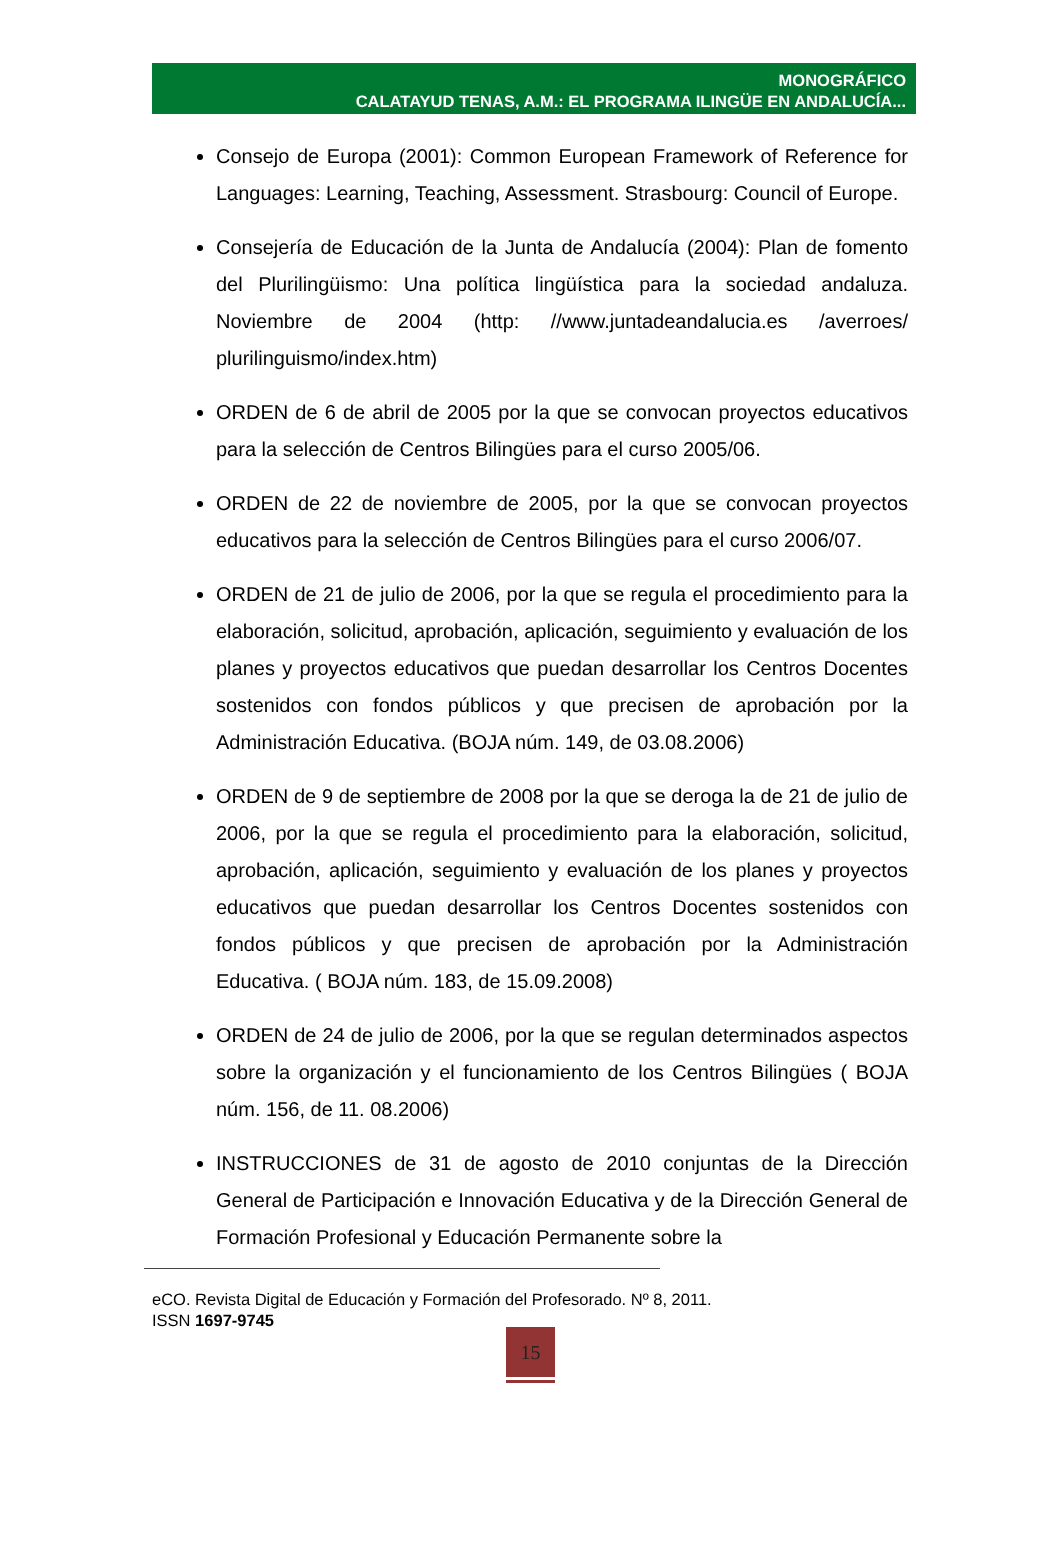MONOGRÁFICO
CALATAYUD TENAS, A.M.: EL PROGRAMA ILINGÜE EN ANDALUCÍA...
Consejo de Europa (2001): Common European Framework of Reference for Languages: Learning, Teaching, Assessment. Strasbourg: Council of Europe.
Consejería de Educación de la Junta de Andalucía (2004): Plan de fomento del Plurilingüismo: Una política lingüística para la sociedad andaluza. Noviembre de 2004 (http: //www.juntadeandalucia.es /averroes/ plurilinguismo/index.htm)
ORDEN de 6 de abril de 2005 por la que se convocan proyectos educativos para la selección de Centros Bilingües para el curso 2005/06.
ORDEN de 22 de noviembre de 2005, por la que se convocan proyectos educativos para la selección de Centros Bilingües para el curso 2006/07.
ORDEN de 21 de julio de 2006, por la que se regula el procedimiento para la elaboración, solicitud, aprobación, aplicación, seguimiento y evaluación de los planes y proyectos educativos que puedan desarrollar los Centros Docentes sostenidos con fondos públicos y que precisen de aprobación por la Administración Educativa. (BOJA núm. 149, de 03.08.2006)
ORDEN de 9 de septiembre de 2008 por la que se deroga la de 21 de julio de 2006, por la que se regula el procedimiento para la elaboración, solicitud, aprobación, aplicación, seguimiento y evaluación de los planes y proyectos educativos que puedan desarrollar los Centros Docentes sostenidos con fondos públicos y que precisen de aprobación por la Administración Educativa. ( BOJA núm. 183, de 15.09.2008)
ORDEN de 24 de julio de 2006, por la que se regulan determinados aspectos sobre la organización y el funcionamiento de los Centros Bilingües ( BOJA núm. 156, de 11. 08.2006)
INSTRUCCIONES de 31 de agosto de 2010 conjuntas de la Dirección General de Participación e Innovación Educativa y de la Dirección General de Formación Profesional y Educación Permanente sobre la
eCO. Revista Digital de Educación y Formación del Profesorado. Nº 8, 2011.
ISSN 1697-9745
15